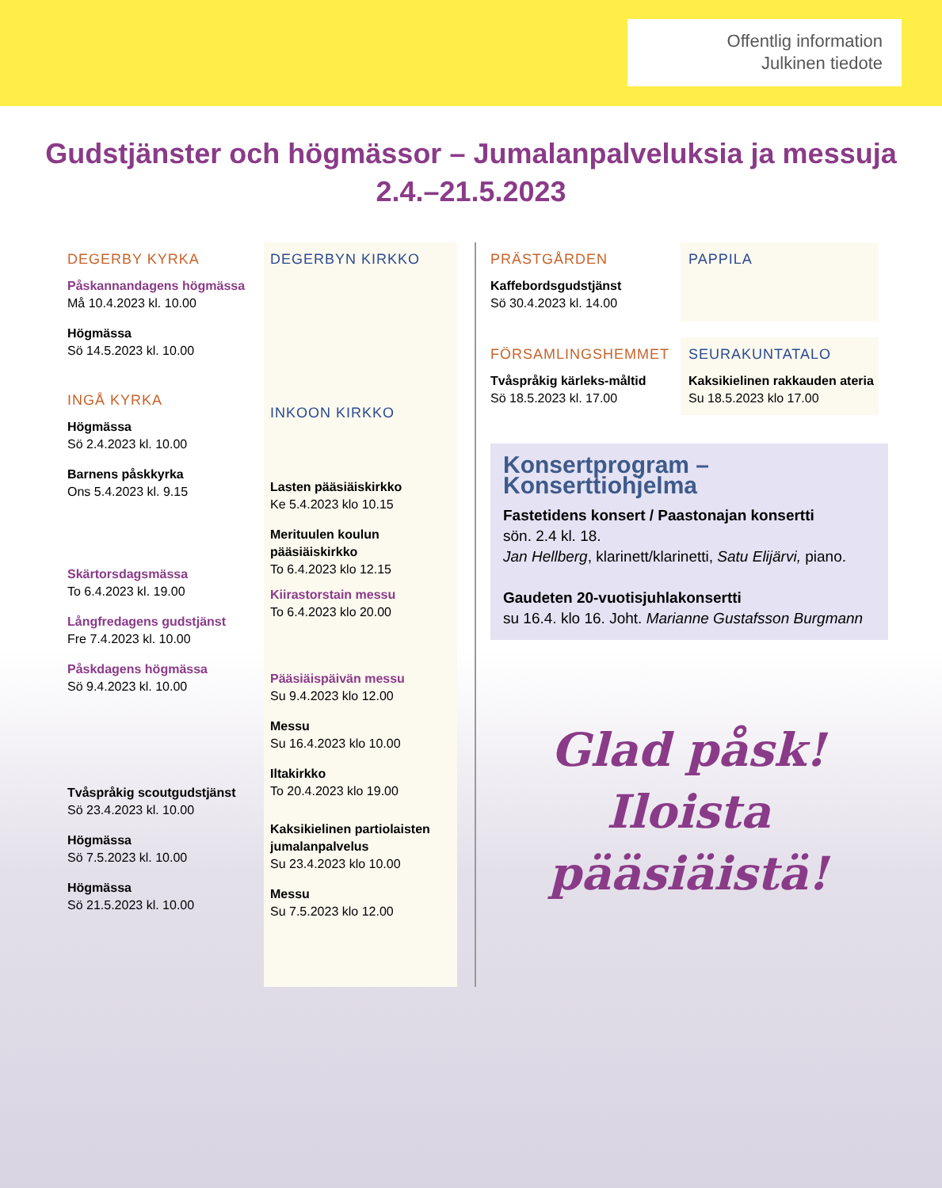Offentlig information
Julkinen tiedote
Gudstjänster och högmässor – Jumalanpalveluksia ja messuja
2.4.–21.5.2023
DEGERBY KYRKA
Påskannandagens högmässa
Må 10.4.2023 kl. 10.00
Högmässa
Sö 14.5.2023 kl. 10.00
INGÅ KYRKA
Högmässa
Sö 2.4.2023 kl. 10.00
Barnens påskkyrka
Ons 5.4.2023 kl. 9.15
Skärtorsdagsmässa
To 6.4.2023 kl. 19.00
Långfredagens gudstjänst
Fre 7.4.2023 kl. 10.00
Påskdagens högmässa
Sö 9.4.2023 kl. 10.00
Tvåspråkig scoutgudstjänst
Sö 23.4.2023 kl. 10.00
Högmässa
Sö 7.5.2023 kl. 10.00
Högmässa
Sö 21.5.2023 kl. 10.00
DEGERBYN KIRKKO
INKOON KIRKKO
Lasten pääsiäiskirkko
Ke 5.4.2023 klo 10.15
Merituulen koulun pääsiäiskirkko
To 6.4.2023 klo 12.15
Kiirastorstain messu
To 6.4.2023 klo 20.00
Pääsiäispäivän messu
Su 9.4.2023 klo 12.00
Messu
Su 16.4.2023 klo 10.00
Iltakirkko
To 20.4.2023 klo 19.00
Kaksikielinen partiolaisten jumalanpalvelus
Su 23.4.2023 klo 10.00
Messu
Su 7.5.2023 klo 12.00
PRÄSTGÅRDEN
Kaffebordsgudstjänst
Sö 30.4.2023 kl. 14.00
PAPPILA
FÖRSAMLINGSHEMMET
Tvåspråkig kärleks-måltid
Sö 18.5.2023 kl. 17.00
SEURAKUNTATALO
Kaksikielinen rakkauden ateria
Su 18.5.2023 klo 17.00
Konsertprogram – Konserttiohjelma
Fastetidens konsert / Paastonajan konsertti
sön. 2.4 kl. 18.
Jan Hellberg, klarinett/klarinetti, Satu Elijärvi, piano.
Gaudeten 20-vuotisjuhlakonsertti
su 16.4. klo 16. Joht. Marianne Gustafsson Burgmann
Glad påsk!
Iloista
pääsiäistä!